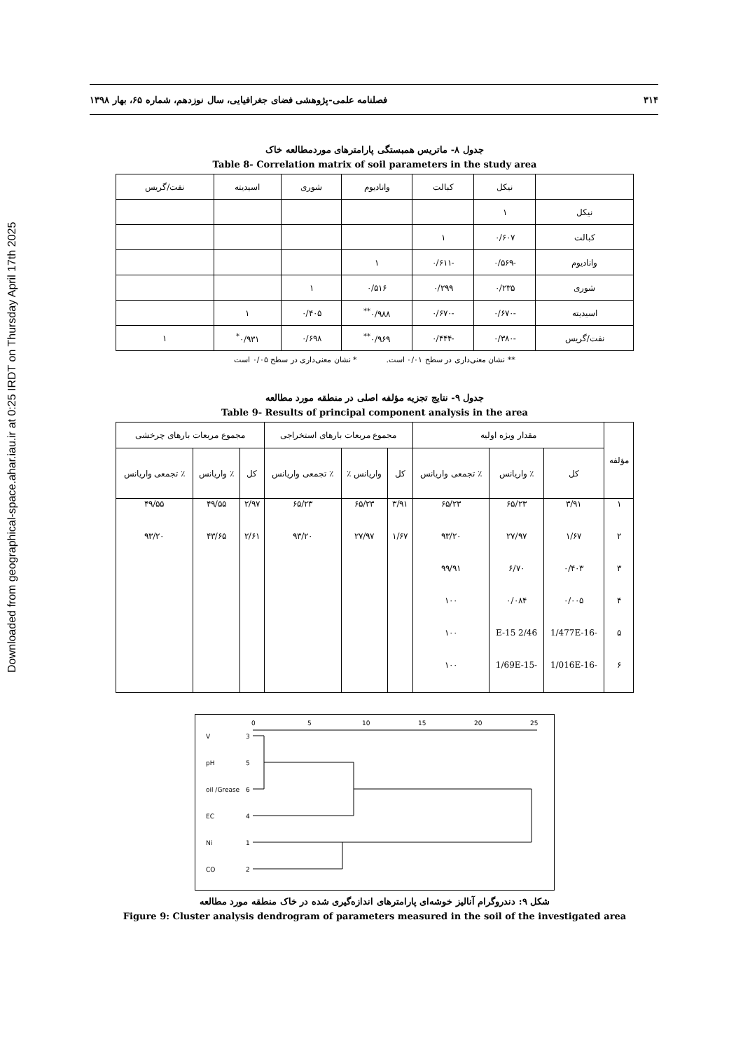Downloaded from geographical-space.ahar.iau.ir at 0:25 IRDT on Thursday April 17th 2025
۳۱۴ فصلنامه علمی-پژوهشی فضای جغرافیایی، سال نوزدهم، شماره ۶۵، بهار ۱۳۹۸
جدول ۸- ماتریس همبستگی پارامترهای موردمطالعه خاک
Table 8- Correlation matrix of soil parameters in the study area
| | نیکل | کبالت | وانادیوم | شوری | اسیدیته | نفت/گریس |
| --- | --- | --- | --- | --- | --- | --- |
| نیکل | ۱ | | | | | |
| کبالت | ۰/۶۰۷ | ۱ | | | | |
| وانادیوم | -۰/۵۶۹ | -۰/۶۱۱ | ۱ | | | |
| شوری | ۰/۲۳۵ | ۰/۲۹۹ | ۰/۵۱۶ | ۱ | | |
| اسیدیته | -۰/۶۷۰ | -۰/۶۷۰ | ۰/۹۸۸<sup>**</sup> | ۰/۴۰۵ | ۱ | |
| نفت/گریس | -۰/۳۸۰ | -۰/۴۴۴ | ۰/۹۶۹<sup>**</sup> | ۰/۶۹۸ | ۰/۹۳۱<sup>*</sup> | ۱ |
** نشان معنی‌داری در سطح ۰/۰۱ است. * نشان معنی‌داری در سطح ۰/۰۵ است
جدول ۹- نتایج تجزیه مؤلفه اصلی در منطقه مورد مطالعه
Table 9- Results of principal component analysis in the area
| مؤلفه | مقدار ویژه اولیه | | | مجموع مربعات بارهای استخراجی | | | مجموع مربعات بارهای چرخشی | | |
| --- | --- | --- | --- | --- | --- | --- | --- | --- | --- |
| | کل | ٪ واریانس | ٪ تجمعی واریانس | کل | واریانس ٪ | ٪ تجمعی واریانس | کل | ٪ واریانس | ٪ تجمعی واریانس |
| ۱ | ۳/۹۱ | ۶۵/۲۳ | ۶۵/۲۳ | ۳/۹۱ | ۶۵/۲۳ | ۶۵/۲۳ | ۲/۹۷ | ۴۹/۵۵ | ۴۹/۵۵ |
| ۲ | ۱/۶۷ | ۲۷/۹۷ | ۹۳/۲۰ | ۱/۶۷ | ۲۷/۹۷ | ۹۳/۲۰ | ۲/۶۱ | ۴۳/۶۵ | ۹۳/۲۰ |
| ۳ | ۰/۴۰۳ | ۶/۷۰ | ۹۹/۹۱ | | | | | | |
| ۴ | ۰/۰۰۵ | ۰/۰۸۴ | ۱۰۰ | | | | | | |
| ۵ | -1/477E-16 | 2/46 E-15 | ۱۰۰ | | | | | | |
| ۶ | -1/016E-16 | -1/69E-15 | ۱۰۰ | | | | | | |
0
5
10
15
20
25
V
3
pH
5
oil /Grease
6
EC
4
Ni
1
CO
2
شکل ۹: دندروگرام آنالیز خوشه‌ای پارامترهای اندازه‌گیری شده در خاک منطقه مورد مطالعه
Figure 9: Cluster analysis dendrogram of parameters measured in the soil of the investigated area